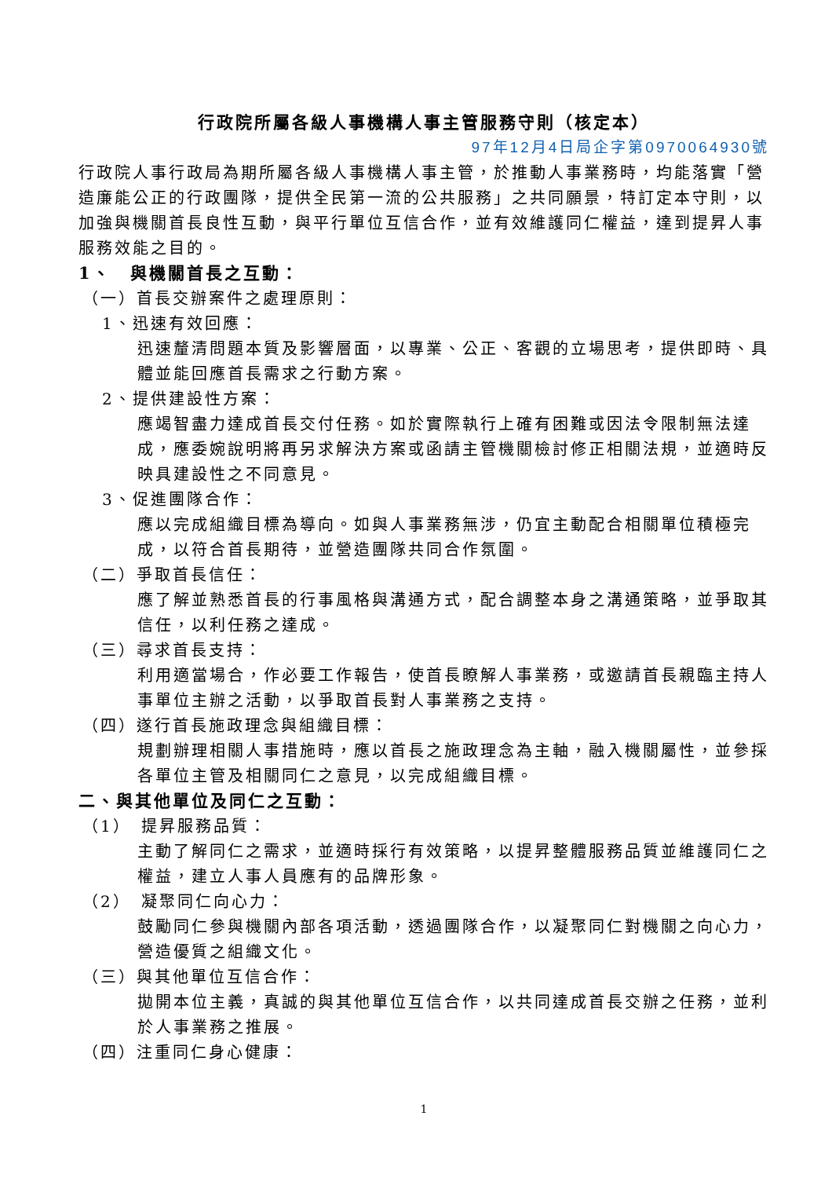行政院所屬各級人事機構人事主管服務守則（核定本）
97年12月4日局企字第0970064930號
行政院人事行政局為期所屬各級人事機構人事主管，於推動人事業務時，均能落實「營造廉能公正的行政團隊，提供全民第一流的公共服務」之共同願景，特訂定本守則，以加強與機關首長良性互動，與平行單位互信合作，並有效維護同仁權益，達到提昇人事服務效能之目的。
1、　與機關首長之互動：
（一）首長交辦案件之處理原則：
1、迅速有效回應：
迅速釐清問題本質及影響層面，以專業、公正、客觀的立場思考，提供即時、具體並能回應首長需求之行動方案。
2、提供建設性方案：
應竭智盡力達成首長交付任務。如於實際執行上確有困難或因法令限制無法達成，應委婉說明將再另求解決方案或函請主管機關檢討修正相關法規，並適時反映具建設性之不同意見。
3、促進團隊合作：
應以完成組織目標為導向。如與人事業務無涉，仍宜主動配合相關單位積極完成，以符合首長期待，並營造團隊共同合作氛圍。
（二）爭取首長信任：
應了解並熟悉首長的行事風格與溝通方式，配合調整本身之溝通策略，並爭取其信任，以利任務之達成。
（三）尋求首長支持：
利用適當場合，作必要工作報告，使首長瞭解人事業務，或邀請首長親臨主持人事單位主辦之活動，以爭取首長對人事業務之支持。
（四）遂行首長施政理念與組織目標：
規劃辦理相關人事措施時，應以首長之施政理念為主軸，融入機關屬性，並參採各單位主管及相關同仁之意見，以完成組織目標。
二、與其他單位及同仁之互動：
（1）　提昇服務品質：
主動了解同仁之需求，並適時採行有效策略，以提昇整體服務品質並維護同仁之權益，建立人事人員應有的品牌形象。
（2）　凝聚同仁向心力：
鼓勵同仁參與機關內部各項活動，透過團隊合作，以凝聚同仁對機關之向心力，營造優質之組織文化。
（三）與其他單位互信合作：
拋開本位主義，真誠的與其他單位互信合作，以共同達成首長交辦之任務，並利於人事業務之推展。
（四）注重同仁身心健康：
1